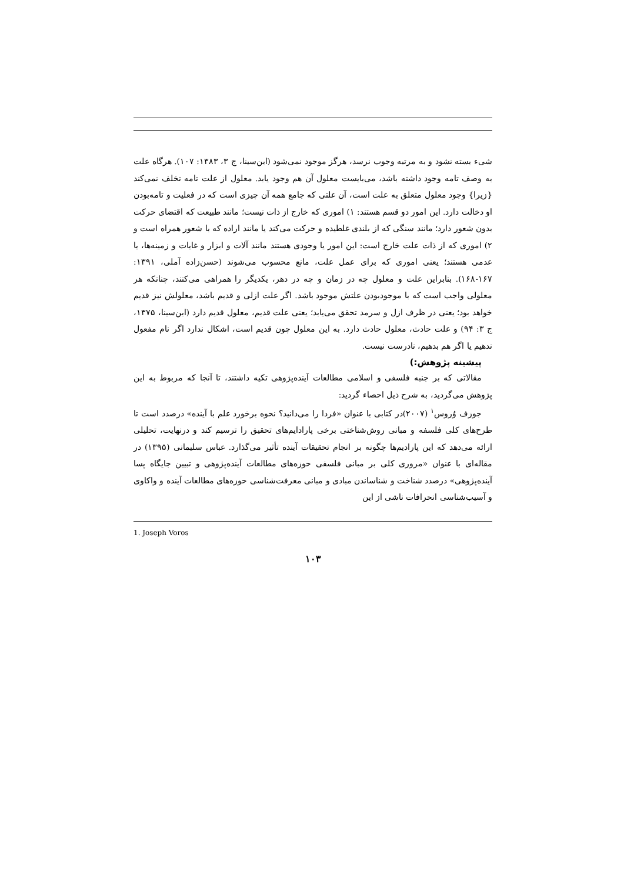شیء بسته نشود و به مرتبه وجوب نرسد، هرگز موجود نمی‌شود (ابن‌سینا، ج ۳، ۱۳۸۳: ۱۰۷). هرگاه علت به وصف تامه وجود داشته باشد، می‌بایست معلول آن هم وجود یابد. معلول از علت تامه تخلف نمی‌کند {زیرا} وجود معلول متعلق به علت است، آن علتی که جامع همه آن چیزی است که در فعلیت و تامه‌بودن او دخالت دارد. این امور دو قسم هستند: ۱) اموری که خارج از ذات نیست؛ مانند طبیعت که اقتضای حرکت بدون شعور دارد؛ مانند سنگی که از بلندی غلطیده و حرکت می‌کند یا مانند اراده که با شعور همراه است و ۲) اموری که از ذات علت خارج است: این امور یا وجودی هستند مانند آلات و ابزار و غایات و زمینه‌ها، یا عدمی هستند؛ یعنی اموری که برای عمل علت، مانع محسوب می‌شوند (حسن‌زاده آملی، ۱۳۹۱: ۱۶۷-۱۶۸). بنابراین علت و معلول چه در زمان و چه در دهر، یکدیگر را همراهی می‌کنند، چنانکه هر معلولی واجب است که با موجودبودن علتش موجود باشد. اگر علت ازلی و قدیم باشد، معلولش نیز قدیم خواهد بود؛ یعنی در ظرف ازل و سرمد تحقق می‌یابد؛ یعنی علت قدیم، معلول قدیم دارد (ابن‌سینا، ۱۳۷۵، ج ۳: ۹۴) و علت حادث، معلول حادث دارد. به این معلول چون قدیم است، اشکال ندارد اگر نام مفعول ندهیم یا اگر هم بدهیم، نادرست نیست.
پیشینه پژوهش:)
مقالاتی که بر جنبه فلسفی و اسلامی مطالعات آینده‌پژوهی تکیه داشتند، تا آنجا که مربوط به این پژوهش می‌گردید، به شرح ذیل احصاء گردید:
جوزف وُروس<sup>۱</sup> (۲۰۰۷)در کتابی با عنوان «فردا را می‌دانید؟ نحوه برخورد علم با آینده» درصدد است تا طرح‌های کلی فلسفه و مبانی روش‌شناختی برخی پارادایم‌های تحقیق را ترسیم کند و درنهایت، تحلیلی ارائه می‌دهد که این پارادیم‌ها چگونه بر انجام تحقیقات آینده تأثیر می‌گذارد. عباس سلیمانی (۱۳۹۵) در مقاله‌ای با عنوان «مروری کلی بر مبانی فلسفی حوزه‌های مطالعات آینده‌پژوهی و تبیین جایگاه پسا آینده‌پژوهی» درصدد شناخت و شناساندن مبادی و مبانی معرفت‌شناسی حوزه‌های مطالعات آینده و واکاوی و آسیب‌شناسی انحرافات ناشی از این
1. Joseph Voros
۱۰۳